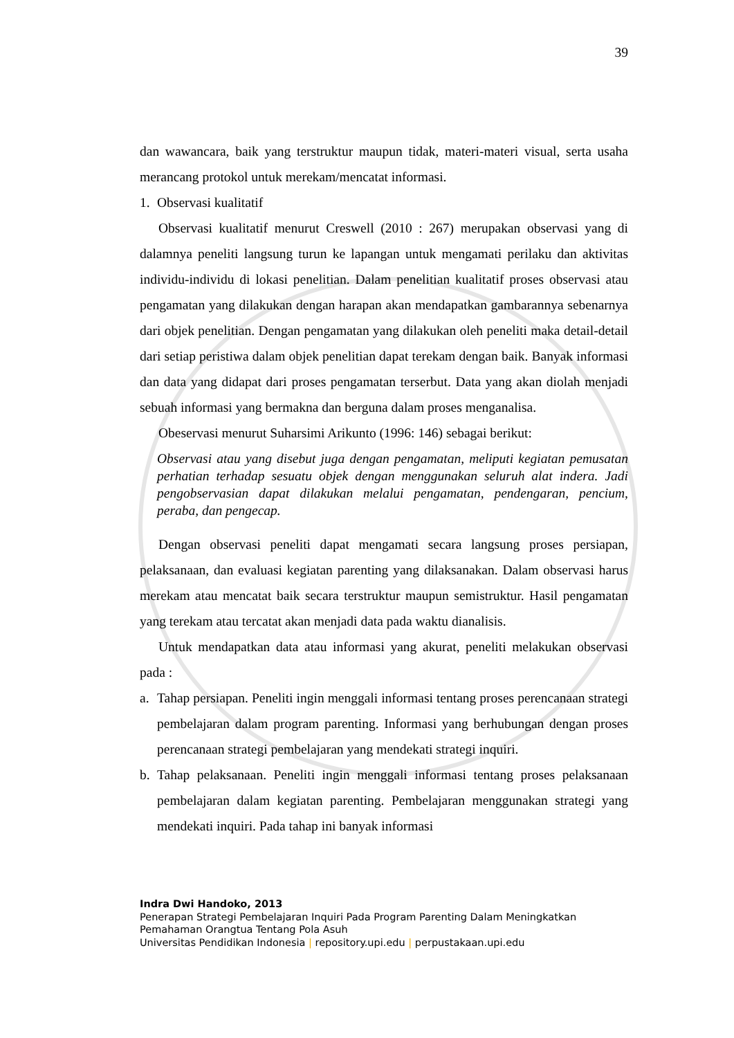39
dan wawancara, baik yang terstruktur maupun tidak, materi-materi visual, serta usaha merancang protokol untuk merekam/mencatat informasi.
1. Observasi kualitatif
Observasi kualitatif menurut Creswell (2010 : 267) merupakan observasi yang di dalamnya peneliti langsung turun ke lapangan untuk mengamati perilaku dan aktivitas individu-individu di lokasi penelitian. Dalam penelitian kualitatif proses observasi atau pengamatan yang dilakukan dengan harapan akan mendapatkan gambarannya sebenarnya dari objek penelitian. Dengan pengamatan yang dilakukan oleh peneliti maka detail-detail dari setiap peristiwa dalam objek penelitian dapat terekam dengan baik. Banyak informasi dan data yang didapat dari proses pengamatan terserbut. Data yang akan diolah menjadi sebuah informasi yang bermakna dan berguna dalam proses menganalisa.
Obeservasi menurut Suharsimi Arikunto (1996: 146) sebagai berikut:
Observasi atau yang disebut juga dengan pengamatan, meliputi kegiatan pemusatan perhatian terhadap sesuatu objek dengan menggunakan seluruh alat indera. Jadi pengobservasian dapat dilakukan melalui pengamatan, pendengaran, pencium, peraba, dan pengecap.
Dengan observasi peneliti dapat mengamati secara langsung proses persiapan, pelaksanaan, dan evaluasi kegiatan parenting yang dilaksanakan. Dalam observasi harus merekam atau mencatat baik secara terstruktur maupun semistruktur. Hasil pengamatan yang terekam atau tercatat akan menjadi data pada waktu dianalisis.
Untuk mendapatkan data atau informasi yang akurat, peneliti melakukan observasi pada :
a. Tahap persiapan. Peneliti ingin menggali informasi tentang proses perencanaan strategi pembelajaran dalam program parenting. Informasi yang berhubungan dengan proses perencanaan strategi pembelajaran yang mendekati strategi inquiri.
b. Tahap pelaksanaan. Peneliti ingin menggali informasi tentang proses pelaksanaan pembelajaran dalam kegiatan parenting. Pembelajaran menggunakan strategi yang mendekati inquiri. Pada tahap ini banyak informasi
Indra Dwi Handoko, 2013
Penerapan Strategi Pembelajaran Inquiri Pada Program Parenting Dalam Meningkatkan
Pemahaman Orangtua Tentang Pola Asuh
Universitas Pendidikan Indonesia | repository.upi.edu | perpustakaan.upi.edu